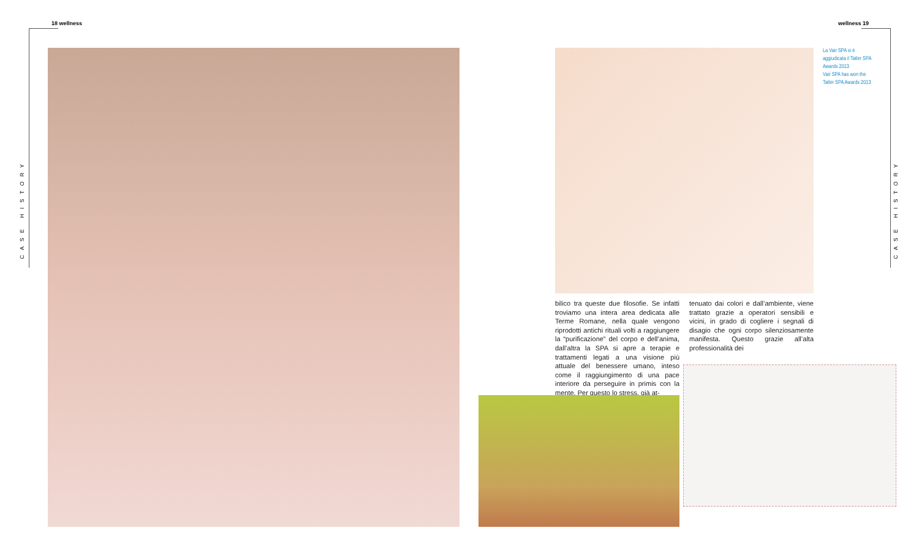18 wellness wellness 19
CASE HISTORY
CASE HISTORY
La Vair SPA si è aggiudicata il Tatler SPA Awards 2013
Vair SPA has won the Tatler SPA Awards 2013
bilico tra queste due filosofie. Se infatti troviamo una intera area dedicata alle Terme Romane, nella quale vengono riprodotti antichi rituali volti a raggiungere la “purificazione” del corpo e dell’anima, dall’altra la SPA si apre a terapie e trattamenti legati a una visione più attuale del benessere umano, inteso come il raggiungimento di una pace interiore da perseguire in primis con la mente. Per questo lo stress, già at-
tenuato dai colori e dall’ambiente, viene trattato grazie a operatori sensibili e vicini, in grado di cogliere i segnali di disagio che ogni corpo silenziosamente manifesta. Questo grazie all’alta professionalità dei